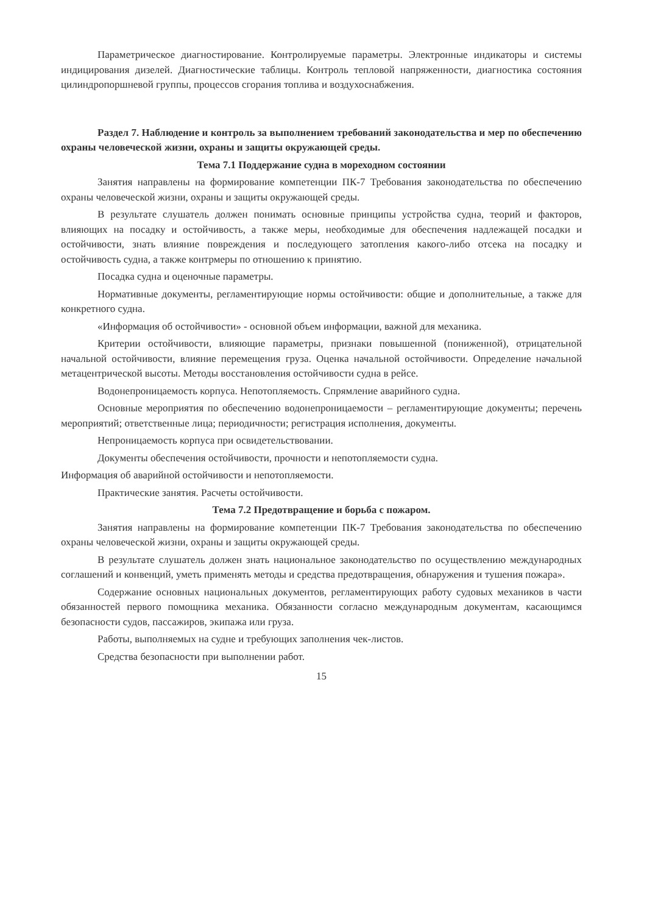Параметрическое диагностирование. Контролируемые параметры. Электронные индикаторы и системы индицирования дизелей. Диагностические таблицы. Контроль тепловой напряженности, диагностика состояния цилиндропоршневой группы, процессов сгорания топлива и воздухоснабжения.
Раздел 7. Наблюдение и контроль за выполнением требований законодательства и мер по обеспечению охраны человеческой жизни, охраны и защиты окружающей среды.
Тема 7.1 Поддержание судна в мореходном состоянии
Занятия направлены на формирование компетенции ПК-7 Требования законодательства по обеспечению охраны человеческой жизни, охраны и защиты окружающей среды.
В результате слушатель должен понимать основные принципы устройства судна, теорий и факторов, влияющих на посадку и остойчивость, а также меры, необходимые для обеспечения надлежащей посадки и остойчивости, знать влияние повреждения и последующего затопления какого-либо отсека на посадку и остойчивость судна, а также контрмеры по отношению к принятию.
Посадка судна и оценочные параметры.
Нормативные документы, регламентирующие нормы остойчивости: общие и дополнительные, а также для конкретного судна.
«Информация об остойчивости» - основной объем информации, важной для механика.
Критерии остойчивости, влияющие параметры, признаки повышенной (пониженной), отрицательной начальной остойчивости, влияние перемещения груза. Оценка начальной остойчивости. Определение начальной метацентрической высоты. Методы восстановления остойчивости судна в рейсе.
Водонепроницаемость корпуса. Непотопляемость. Спрямление аварийного судна.
Основные мероприятия по обеспечению водонепроницаемости – регламентирующие документы; перечень мероприятий; ответственные лица; периодичности; регистрация исполнения, документы.
Непроницаемость корпуса при освидетельствовании.
Документы обеспечения остойчивости, прочности и непотопляемости судна.
Информация об аварийной остойчивости и непотопляемости.
Практические занятия. Расчеты остойчивости.
Тема 7.2 Предотвращение и борьба с пожаром.
Занятия направлены на формирование компетенции ПК-7 Требования законодательства по обеспечению охраны человеческой жизни, охраны и защиты окружающей среды.
В результате слушатель должен знать национальное законодательство по осуществлению международных соглашений и конвенций, уметь применять методы и средства предотвращения, обнаружения и тушения пожара».
Содержание основных национальных документов, регламентирующих работу судовых механиков в части обязанностей первого помощника механика. Обязанности согласно международным документам, касающимся безопасности судов, пассажиров, экипажа или груза.
Работы, выполняемых на судне и требующих заполнения чек-листов.
Средства безопасности при выполнении работ.
15